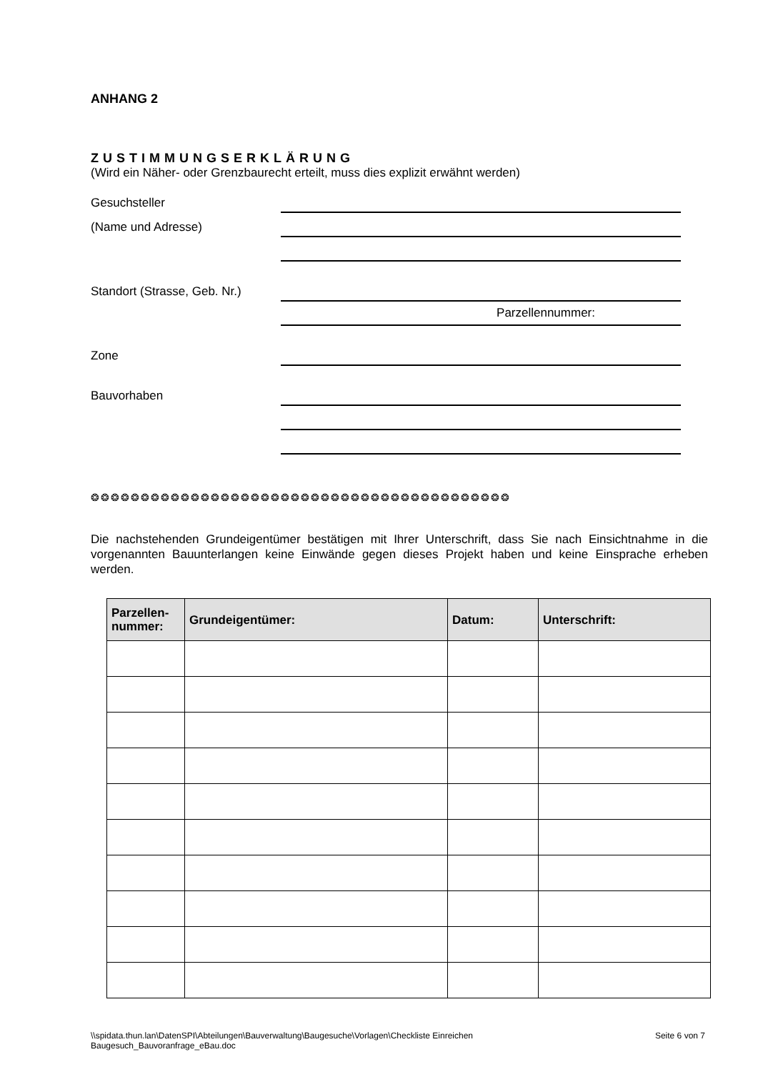ANHANG 2
ZUSTIMMUNGSERKLÄRUNG
(Wird ein Näher- oder Grenzbaurecht erteilt, muss dies explizit erwähnt werden)
Gesuchsteller
(Name und Adresse)
Standort (Strasse, Geb. Nr.)
Parzellennummer:
Zone
Bauvorhaben
❂❂❂❂❂❂❂❂❂❂❂❂❂❂❂❂❂❂❂❂❂❂❂❂❂❂❂❂❂❂❂❂❂❂❂❂❂❂❂❂❂❂
Die nachstehenden Grundeigentümer bestätigen mit Ihrer Unterschrift, dass Sie nach Einsichtnahme in die vorgenannten Bauunterlangen keine Einwände gegen dieses Projekt haben und keine Einsprache erheben werden.
| Parzellen- nummer: | Grundeigentümer: | Datum: | Unterschrift: |
| --- | --- | --- | --- |
\\spidata.thun.lan\DatenSPI\Abteilungen\Bauverwaltung\Baugesuche\Vorlagen\Checkliste Einreichen
Baugesuch_Bauvoranfrage_eBau.doc
Seite 6 von 7